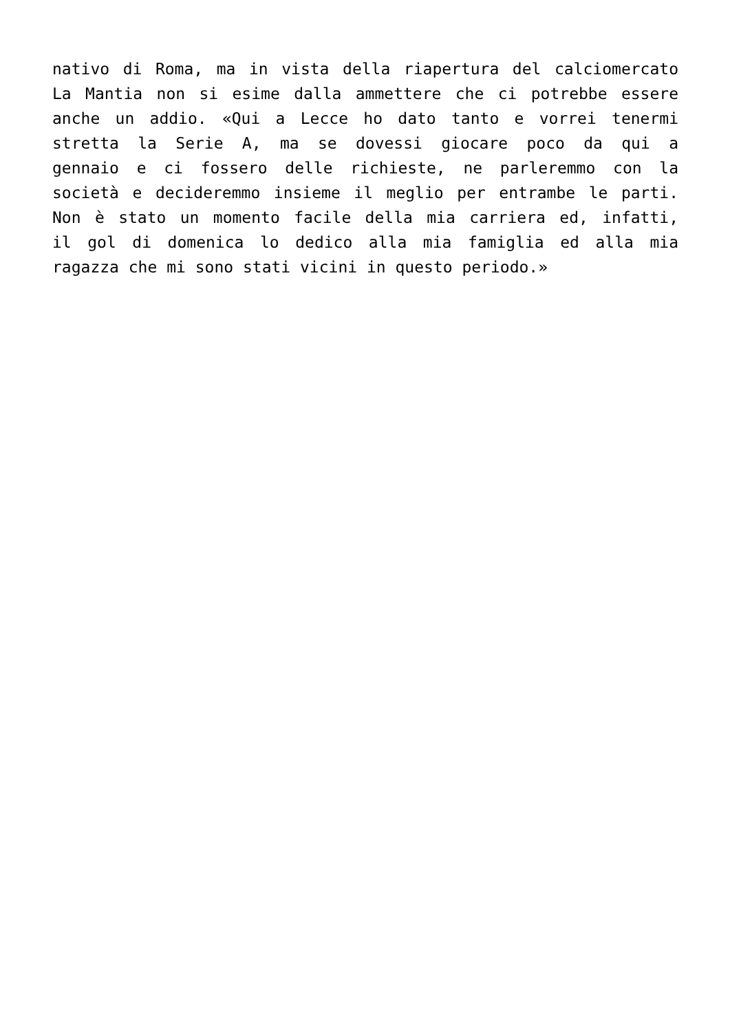nativo di Roma, ma in vista della riapertura del calciomercato
La Mantia non si esime dalla ammettere che ci potrebbe essere
anche un addio. «Qui a Lecce ho dato tanto e vorrei tenermi
stretta la Serie A, ma se dovessi giocare poco da qui a
gennaio e ci fossero delle richieste, ne parleremmo con la
società e decideremmo insieme il meglio per entrambe le parti.
Non è stato un momento facile della mia carriera ed, infatti,
il gol di domenica lo dedico alla mia famiglia ed alla mia
ragazza che mi sono stati vicini in questo periodo.»